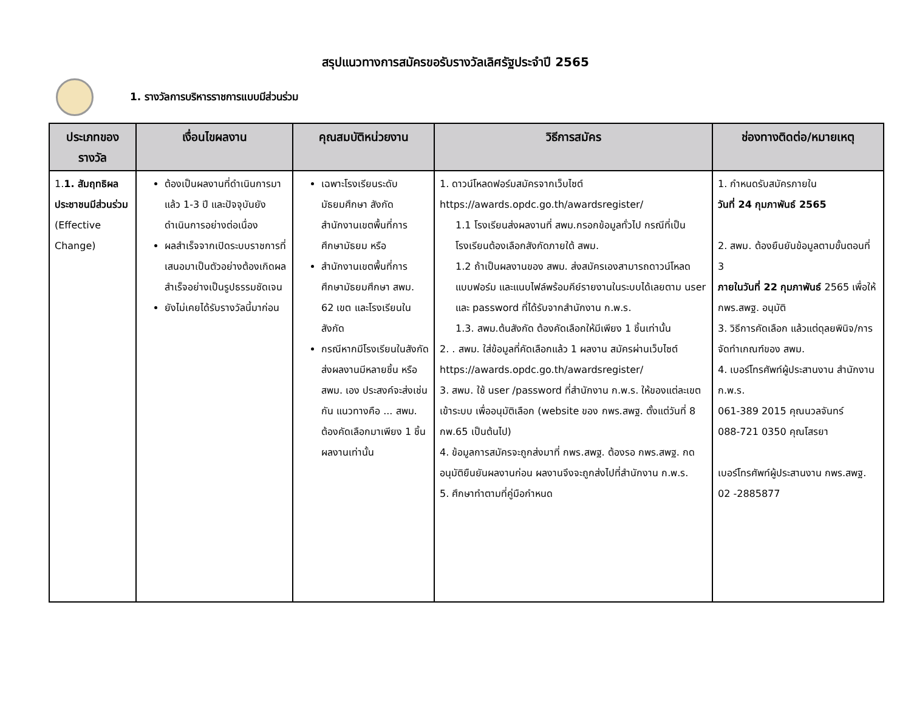สรุปแนวทางการสมัครขอรับรางวัลเลิศรัฐประจำปี 2565
1. รางวัลการบริหารราชการแบบมีส่วนร่วม
| ประเภทของรางวัล | เงื่อนไขผลงาน | คุณสมบัติหน่วยงาน | วิธีการสมัคร | ช่องทางติดต่อ/หมายเหตุ |
| --- | --- | --- | --- | --- |
| 1. 1. สัมฤทธิผลประชาชนมีส่วนร่วม (Effective Change) | ต้องเป็นผลงานที่ดำเนินการมาแล้ว 1-3 ปี และปัจจุบันยังดำเนินการอย่างต่อเนื่อง ผลสำเร็จจากเปิดระบบราชการที่เสนอมาเป็นตัวอย่างต้องเกิดผลสำเร็จอย่างเป็นรูปธรรมชัดเจน ยังไม่เคยได้รับรางวัลนี้มาก่อน | เฉพาะโรงเรียนระดับมัธยมศึกษา สังกัดสำนักงานเขตพื้นที่การศึกษามัธยม หรือ สำนักงานเขตพื้นที่การศึกษามัธยมศึกษา สพม. 62 เขต และโรงเรียนในสังกัด กรณีหากมีโรงเรียนในสังกัด ส่งผลงานมีหลายชิ้น หรือ สพม. เอง ประสงค์จะส่งเช่นกัน แนวทางคือ ... สพม. ต้องคัดเลือกมาเพียง 1 ชิ้นผลงานเท่านั้น | 1. ดาวน์โหลดฟอร์มสมัครจากเว็บไซต์ https://awards.opdc.go.th/awardsregister/ 1.1 โรงเรียนส่งผลงานที่ สพม.กรอกข้อมูลทั่วไป กรณีที่เป็นโรงเรียนต้องเลือกสังกัดภายใต้ สพม. 1.2 ถ้าเป็นผลงานของ สพม. ส่งสมัครเองสามารถดาวน์โหลดแบบฟอร์ม และแนบไฟล์พร้อมคีย์รายงานในระบบได้เลยตาม user และ password ที่ได้รับจากสำนักงาน ก.พ.ร. 1.3. สพม.ต้นสังกัด ต้องคัดเลือกให้มีเพียง 1 ชิ้นเท่านั้น 2. . สพม. ใส่ข้อมูลที่คัดเลือกแล้ว 1 ผลงาน สมัครผ่านเว็บไซต์ https://awards.opdc.go.th/awardsregister/ 3. สพม. ใช้ user /password ที่สำนักงาน ก.พ.ร. ให้ของแต่ละเขต เข้าระบบ เพื่ออนุมัติเลือก (website ของ กพร.สพฐ. ตั้งแต่วันที่ 8 กพ.65 เป็นต้นไป) 4. ข้อมูลการสมัครจะถูกส่งมาที่ กพร.สพฐ. ต้องรอ กพร.สพฐ. กดอนุมัติยืนยันผลงานก่อน ผลงานจึงจะถูกส่งไปที่สำนักงาน ก.พ.ร. 5. ศึกษาทำตามที่คู่มือกำหนด | 1. กำหนดรับสมัครภายใน วันที่ 24 กุมภาพันธ์ 2565 2. สพม. ต้องยืนยันข้อมูลตามขั้นตอนที่ 3 ภายในวันที่ 22 กุมภาพันธ์ 2565 เพื่อให้ กพร.สพฐ. อนุมัติ 3. วิธีการคัดเลือก แล้วแต่ดุลยพินิจ/การจัดทำเกณฑ์ของ สพม. 4. เบอร์โทรศัพท์ผู้ประสานงาน สำนักงาน ก.พ.ร. 061-389 2015 คุณนวลจันทร์ 088-721 0350 คุณโสรยา เบอร์โทรศัพท์ผู้ประสานงาน กพร.สพฐ. 02 -2885877 |